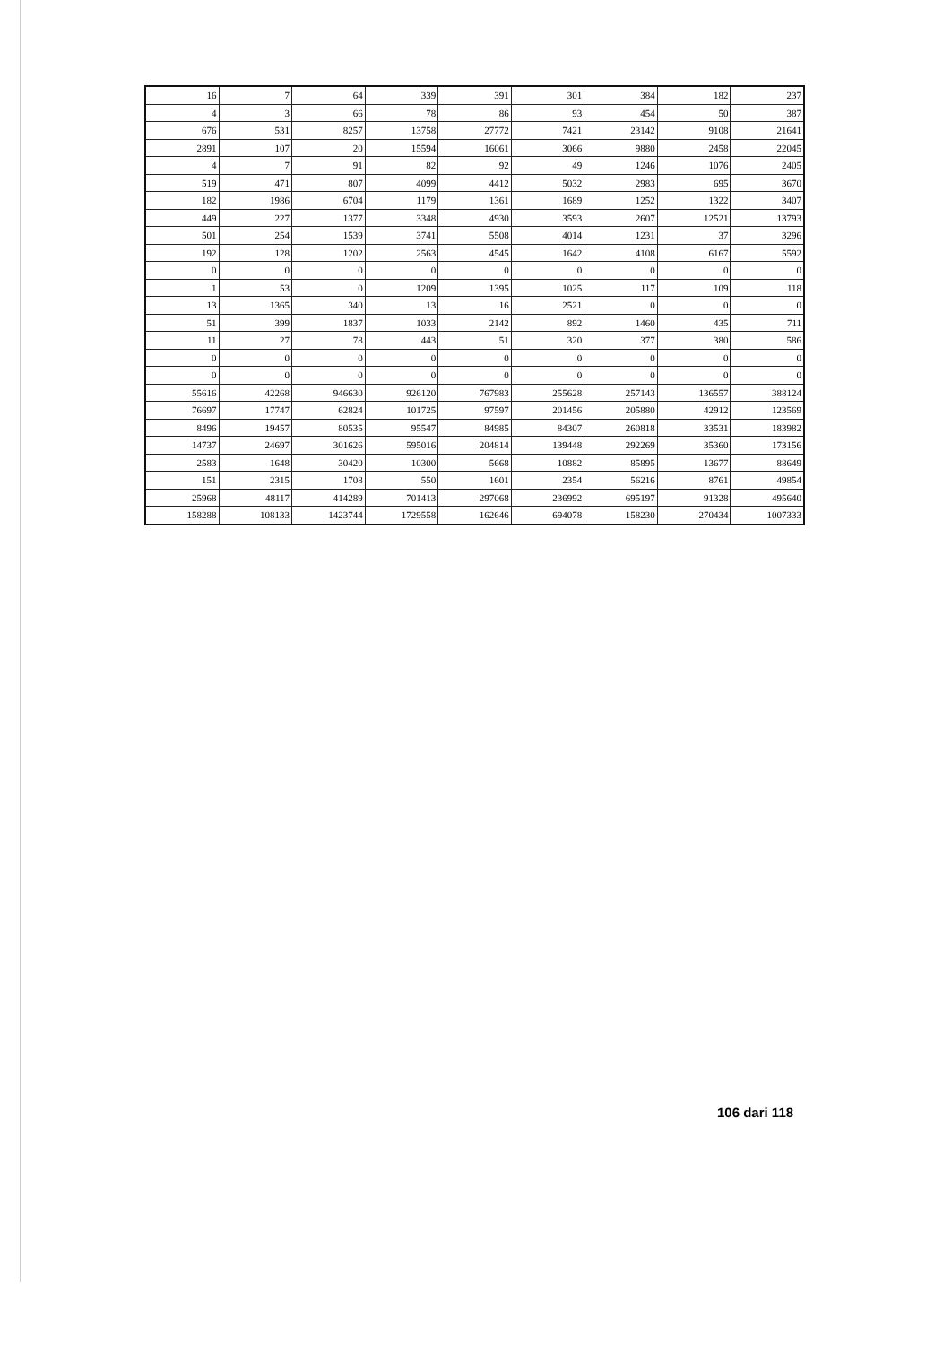| 16 | 7 | 64 | 339 | 391 | 301 | 384 | 182 | 237 |
| 4 | 3 | 66 | 78 | 86 | 93 | 454 | 50 | 387 |
| 676 | 531 | 8257 | 13758 | 27772 | 7421 | 23142 | 9108 | 21641 |
| 2891 | 107 | 20 | 15594 | 16061 | 3066 | 9880 | 2458 | 22045 |
| 4 | 7 | 91 | 82 | 92 | 49 | 1246 | 1076 | 2405 |
| 519 | 471 | 807 | 4099 | 4412 | 5032 | 2983 | 695 | 3670 |
| 182 | 1986 | 6704 | 1179 | 1361 | 1689 | 1252 | 1322 | 3407 |
| 449 | 227 | 1377 | 3348 | 4930 | 3593 | 2607 | 12521 | 13793 |
| 501 | 254 | 1539 | 3741 | 5508 | 4014 | 1231 | 37 | 3296 |
| 192 | 128 | 1202 | 2563 | 4545 | 1642 | 4108 | 6167 | 5592 |
| 0 | 0 | 0 | 0 | 0 | 0 | 0 | 0 | 0 |
| 1 | 53 | 0 | 1209 | 1395 | 1025 | 117 | 109 | 118 |
| 13 | 1365 | 340 | 13 | 16 | 2521 | 0 | 0 | 0 |
| 51 | 399 | 1837 | 1033 | 2142 | 892 | 1460 | 435 | 711 |
| 11 | 27 | 78 | 443 | 51 | 320 | 377 | 380 | 586 |
| 0 | 0 | 0 | 0 | 0 | 0 | 0 | 0 | 0 |
| 0 | 0 | 0 | 0 | 0 | 0 | 0 | 0 | 0 |
| 55616 | 42268 | 946630 | 926120 | 767983 | 255628 | 257143 | 136557 | 388124 |
| 76697 | 17747 | 62824 | 101725 | 97597 | 201456 | 205880 | 42912 | 123569 |
| 8496 | 19457 | 80535 | 95547 | 84985 | 84307 | 260818 | 33531 | 183982 |
| 14737 | 24697 | 301626 | 595016 | 204814 | 139448 | 292269 | 35360 | 173156 |
| 2583 | 1648 | 30420 | 10300 | 5668 | 10882 | 85895 | 13677 | 88649 |
| 151 | 2315 | 1708 | 550 | 1601 | 2354 | 56216 | 8761 | 49854 |
| 25968 | 48117 | 414289 | 701413 | 297068 | 236992 | 695197 | 91328 | 495640 |
| 158288 | 108133 | 1423744 | 1729558 | 162646 | 694078 | 158230 | 270434 | 1007333 |
106 dari 118